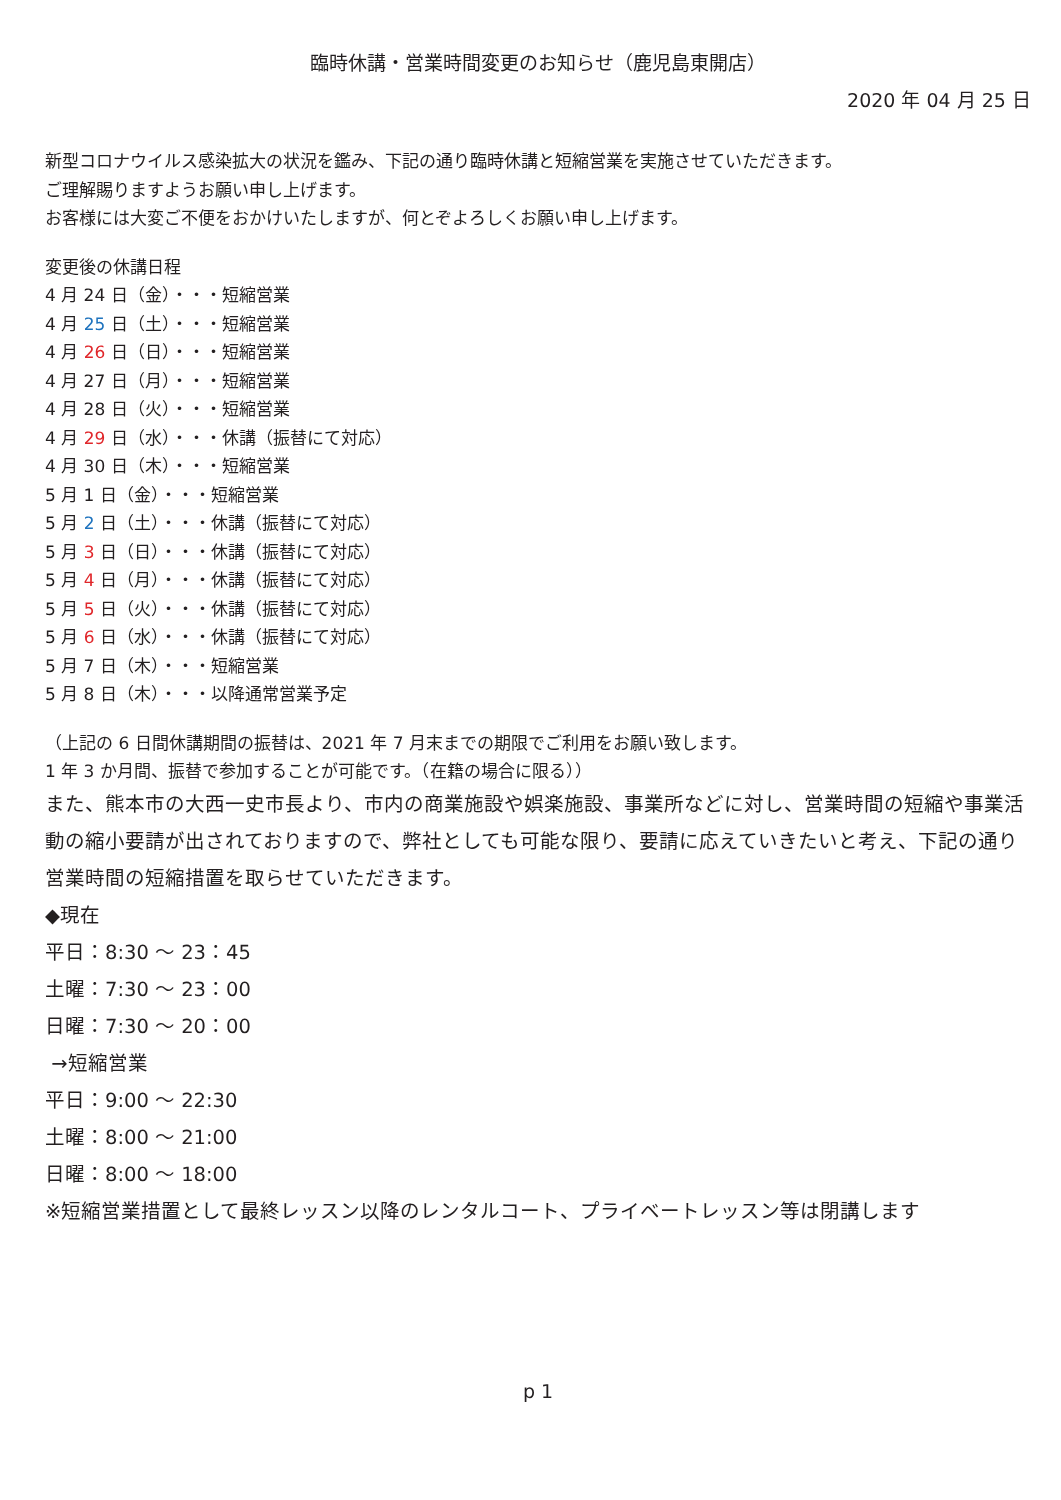臨時休講・営業時間変更のお知らせ（鹿児島東開店）
2020 年 04 月 25 日
新型コロナウイルス感染拡大の状況を鑑み、下記の通り臨時休講と短縮営業を実施させていただきます。
ご理解賜りますようお願い申し上げます。
お客様には大変ご不便をおかけいたしますが、何とぞよろしくお願い申し上げます。
変更後の休講日程
4 月 24 日（金）・・・短縮営業
4 月 25 日（土）・・・短縮営業
4 月 26 日（日）・・・短縮営業
4 月 27 日（月）・・・短縮営業
4 月 28 日（火）・・・短縮営業
4 月 29 日（水）・・・休講（振替にて対応）
4 月 30 日（木）・・・短縮営業
5 月 1 日（金）・・・短縮営業
5 月 2 日（土）・・・休講（振替にて対応）
5 月 3 日（日）・・・休講（振替にて対応）
5 月 4 日（月）・・・休講（振替にて対応）
5 月 5 日（火）・・・休講（振替にて対応）
5 月 6 日（水）・・・休講（振替にて対応）
5 月 7 日（木）・・・短縮営業
5 月 8 日（木）・・・以降通常営業予定
（上記の 6 日間休講期間の振替は、2021 年 7 月末までの期限でご利用をお願い致します。
1 年 3 か月間、振替で参加することが可能です。（在籍の場合に限る））
また、熊本市の大西一史市長より、市内の商業施設や娯楽施設、事業所などに対し、営業時間の短縮や事業活動の縮小要請が出されておりますので、弊社としても可能な限り、要請に応えていきたいと考え、下記の通り営業時間の短縮措置を取らせていただきます。
◆現在
平日：8:30 ～ 23：45
土曜：7:30 ～ 23：00
日曜：7:30 ～ 20：00
→短縮営業
平日：9:00 ～ 22:30
土曜：8:00 ～ 21:00
日曜：8:00 ～ 18:00
※短縮営業措置として最終レッスン以降のレンタルコート、プライベートレッスン等は閉講します
p 1